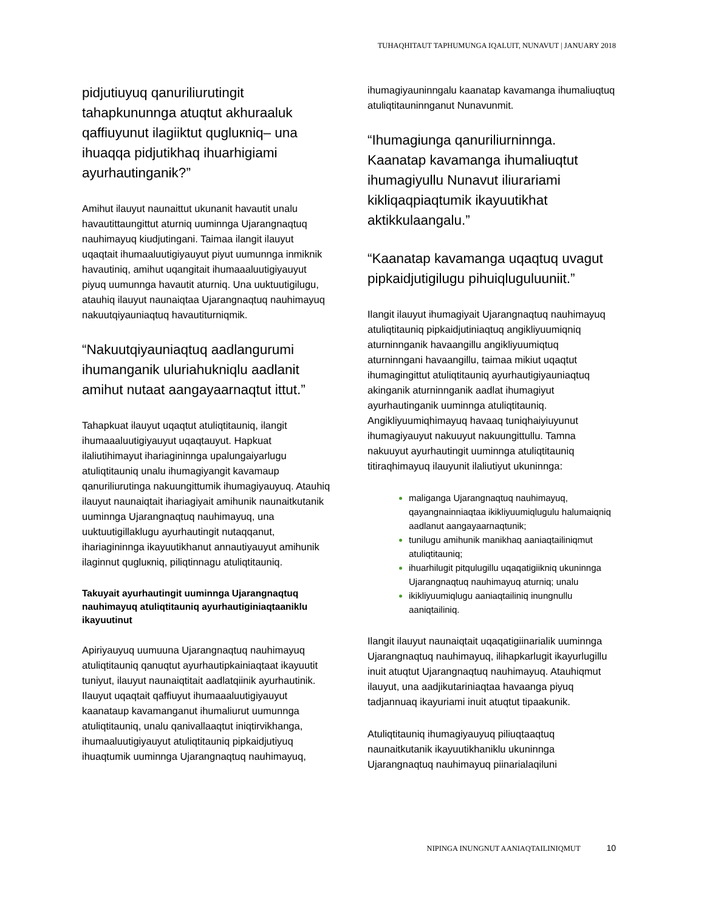TUHAQHITAUT TAPHUMUNGA IQALUIT, NUNAVUT | JANUARY 2018
pidjutiuyuq qanuriliurutingit tahapkununnga atuqtut akhuraaluk qaffiuyunut ilagiiktut qugluкniq– una ihuaqqa pidjutikhaq ihuarhigiami ayurhautinganik?”
Amihut ilauyut naunaittut ukunanit havautit unalu havautittaungittut aturniq uuminnga Ujarangnaqtuq nauhimayuq kiudjutingani. Taimaa ilangit ilauyut uqaqtait ihumaaluutigiyauyut piyut uumunnga inmiknik havautiniq, amihut uqangitait ihumaaaluutigiyauyut piyuq uumunnga havautit aturniq. Una uuktuutigilugu, atauhiq ilauyut naunaiqtaa Ujarangnaqtuq nauhimayuq nakuutqiyauniaqtuq havautiturniqmik.
“Nakuutqiyauniaqtuq aadlangurumi ihumanganik uluriahukniqlu aadlanit amihut nutaat aangayaarnaqtut ittut.”
Tahapkuat ilauyut uqaqtut atuliqtitauniq, ilangit ihumaaaluutigiyauyut uqaqtauyut. Hapkuat ilaliutihimayut ihariagininnga upalungaiyarlugu atuliqtitauniq unalu ihumagiyangit kavamaup qanuriliurutinga nakuungittumik ihumagiyauyuq. Atauhiq ilauyut naunaiqtait ihariagiyait amihunik naunaitkutanik uuminnga Ujarangnaqtuq nauhimayuq, una uuktuutigillaklugu ayurhautingit nutaqqanut, ihariagininnga ikayuutikhanut annautiyauyut amihunik ilaginnut qugluкniq, piliqtinnagu atuliqtitauniq.
Takuyait ayurhautingit uuminnga Ujarangnaqtuq nauhimayuq atuliqtitauniq ayurhautiginiaqtaaniklu ikayuutinut
Apiriyauyuq uumuuna Ujarangnaqtuq nauhimayuq atuliqtitauniq qanuqtut ayurhautipkainiaqtaat ikayuutit tuniyut, ilauyut naunaiqtitait aadlatqiinik ayurhautinik. Ilauyut uqaqtait qaffiuyut ihumaaaluutigiyauyut kaanataup kavamanganut ihumaliurut uumunnga atuliqtitauniq, unalu qanivallaaqtut iniqtirvikhanga, ihumaaluutigiyauyut atuliqtitauniq pipkaidjutiyuq ihuaqtumik uuminnga Ujarangnaqtuq nauhimayuq,
ihumagiyauninngalu kaanatap kavamanga ihumaliuqtuq atuliqtitauninnganut Nunavunmit.
“Ihumagiunga qanuriliurninnga. Kaanatap kavamanga ihumaliuqtut ihumagiyullu Nunavut iliurariami kikliqaqpiaqtumik ikayuutikhat aktikkulaangalu.”
“Kaanatap kavamanga uqaqtuq uvagut pipkaidjutigilugu pihuiqluguluuniit.”
Ilangit ilauyut ihumagiyait Ujarangnaqtuq nauhimayuq atuliqtitauniq pipkaidjutiniaqtuq angikliyuumiqniq aturninnganik havaangillu angikliyuumiqtuq aturninngani havaangillu, taimaa mikiut uqaqtut ihumagingittut atuliqtitauniq ayurhautigiyauniaqtuq akinganik aturninnganik aadlat ihumagiyut ayurhautinganik uuminnga atuliqtitauniq. Angikliyuumiqhimayuq havaaq tuniqhaiyiuyunut ihumagiyauyut nakuuyut nakuungittullu. Tamna nakuuyut ayurhautingit uuminnga atuliqtitauniq titiraqhimayuq ilauyunit ilaliutiyut ukuninnga:
maliganga Ujarangnaqtuq nauhimayuq, qayangnainniaqtaa ikikliyuumiqlugulu halumaiqniq aadlanut aangayaarnaqtunik;
tunilugu amihunik manikhaq aaniaqtailiniqmut atuliqtitauniq;
ihuarhilugit pitqulugillu uqaqatigiikniq ukuninnga Ujarangnaqtuq nauhimayuq aturniq; unalu
ikikliyuumiqlugu aaniaqtailiniq inungnullu aaniqtailiniq.
Ilangit ilauyut naunaiqtait uqaqatigiinarialik uuminnga Ujarangnaqtuq nauhimayuq, ilihapkarlugit ikayurlugillu inuit atuqtut Ujarangnaqtuq nauhimayuq. Atauhiqmut ilauyut, una aadjikutariniaqtaa havaanga piyuq tadjannuaq ikayuriami inuit atuqtut tipaakunik.
Atuliqtitauniq ihumagiyauyuq piliuqtaaqtuq naunaitkutanik ikayuutikhaniklu ukuninnga Ujarangnaqtuq nauhimayuq piinarialaqiluni
NIPINGA INUNGNUT AANIAQTAILINIQMUT 10